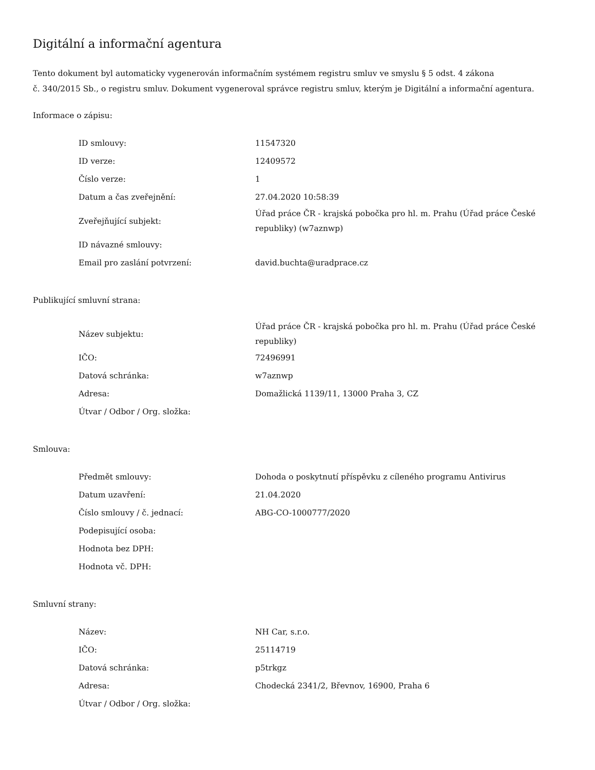Digitální a informační agentura
Tento dokument byl automaticky vygenerován informačním systémem registru smluv ve smyslu § 5 odst. 4 zákona
č. 340/2015 Sb., o registru smluv. Dokument vygeneroval správce registru smluv, kterým je Digitální a informační agentura.
Informace o zápisu:
| ID smlouvy: | 11547320 |
| ID verze: | 12409572 |
| Číslo verze: | 1 |
| Datum a čas zveřejnění: | 27.04.2020 10:58:39 |
| Zveřejňující subjekt: | Úřad práce ČR - krajská pobočka pro hl. m. Prahu (Úřad práce České republiky) (w7aznwp) |
| ID návazné smlouvy: | |
| Email pro zaslání potvrzení: | david.buchta@uradprace.cz |
Publikující smluvní strana:
| Název subjektu: | Úřad práce ČR - krajská pobočka pro hl. m. Prahu (Úřad práce České republiky) |
| IČO: | 72496991 |
| Datová schránka: | w7aznwp |
| Adresa: | Domažlická 1139/11, 13000 Praha 3, CZ |
| Útvar / Odbor / Org. složka: | |
Smlouva:
| Předmět smlouvy: | Dohoda o poskytnutí příspěvku z cíleného programu Antivirus |
| Datum uzavření: | 21.04.2020 |
| Číslo smlouvy / č. jednací: | ABG-CO-1000777/2020 |
| Podepisující osoba: | |
| Hodnota bez DPH: | |
| Hodnota vč. DPH: | |
Smluvní strany:
| Název: | NH Car, s.r.o. |
| IČO: | 25114719 |
| Datová schránka: | p5trkgz |
| Adresa: | Chodecká 2341/2, Břevnov, 16900, Praha 6 |
| Útvar / Odbor / Org. složka: | |